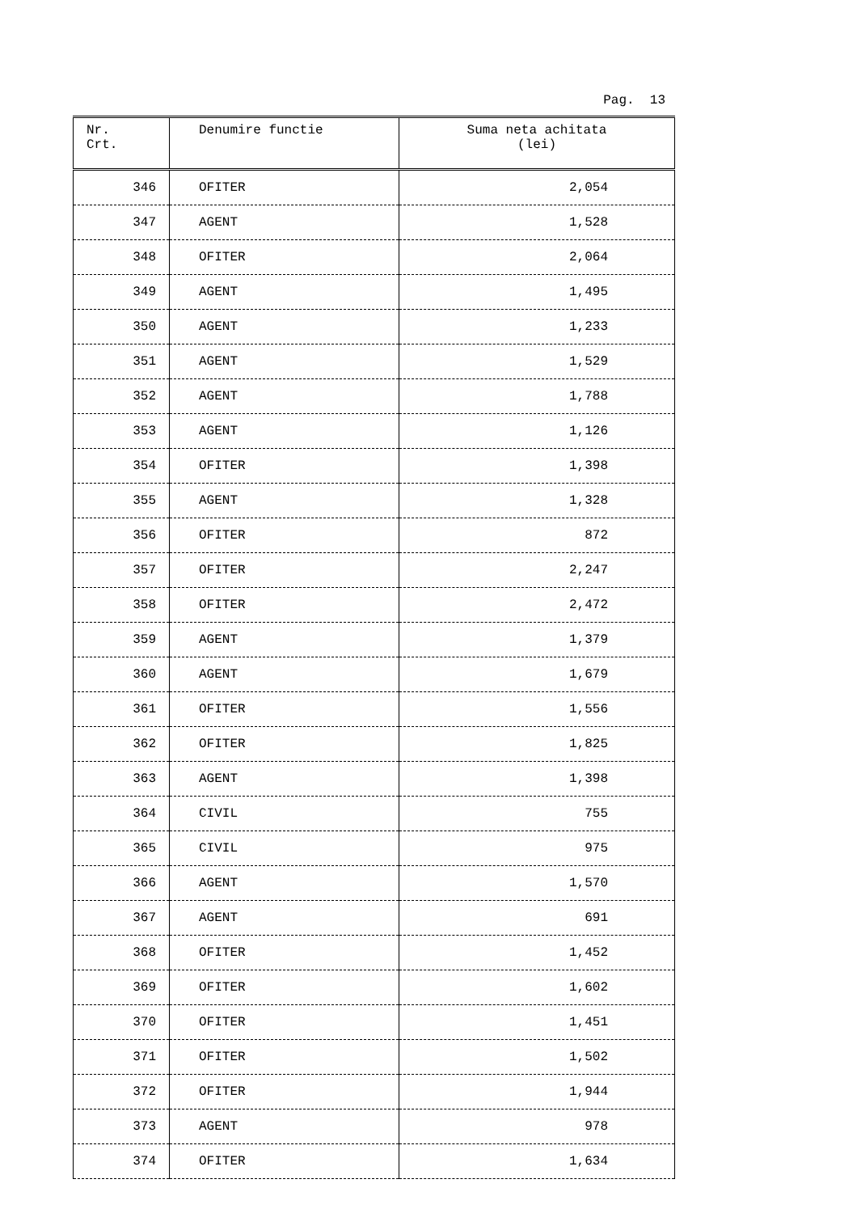Pag. 13
| Nr. Crt. | Denumire functie | Suma neta achitata (lei) |
| --- | --- | --- |
| 346 | OFITER | 2,054 |
| 347 | AGENT | 1,528 |
| 348 | OFITER | 2,064 |
| 349 | AGENT | 1,495 |
| 350 | AGENT | 1,233 |
| 351 | AGENT | 1,529 |
| 352 | AGENT | 1,788 |
| 353 | AGENT | 1,126 |
| 354 | OFITER | 1,398 |
| 355 | AGENT | 1,328 |
| 356 | OFITER | 872 |
| 357 | OFITER | 2,247 |
| 358 | OFITER | 2,472 |
| 359 | AGENT | 1,379 |
| 360 | AGENT | 1,679 |
| 361 | OFITER | 1,556 |
| 362 | OFITER | 1,825 |
| 363 | AGENT | 1,398 |
| 364 | CIVIL | 755 |
| 365 | CIVIL | 975 |
| 366 | AGENT | 1,570 |
| 367 | AGENT | 691 |
| 368 | OFITER | 1,452 |
| 369 | OFITER | 1,602 |
| 370 | OFITER | 1,451 |
| 371 | OFITER | 1,502 |
| 372 | OFITER | 1,944 |
| 373 | AGENT | 978 |
| 374 | OFITER | 1,634 |